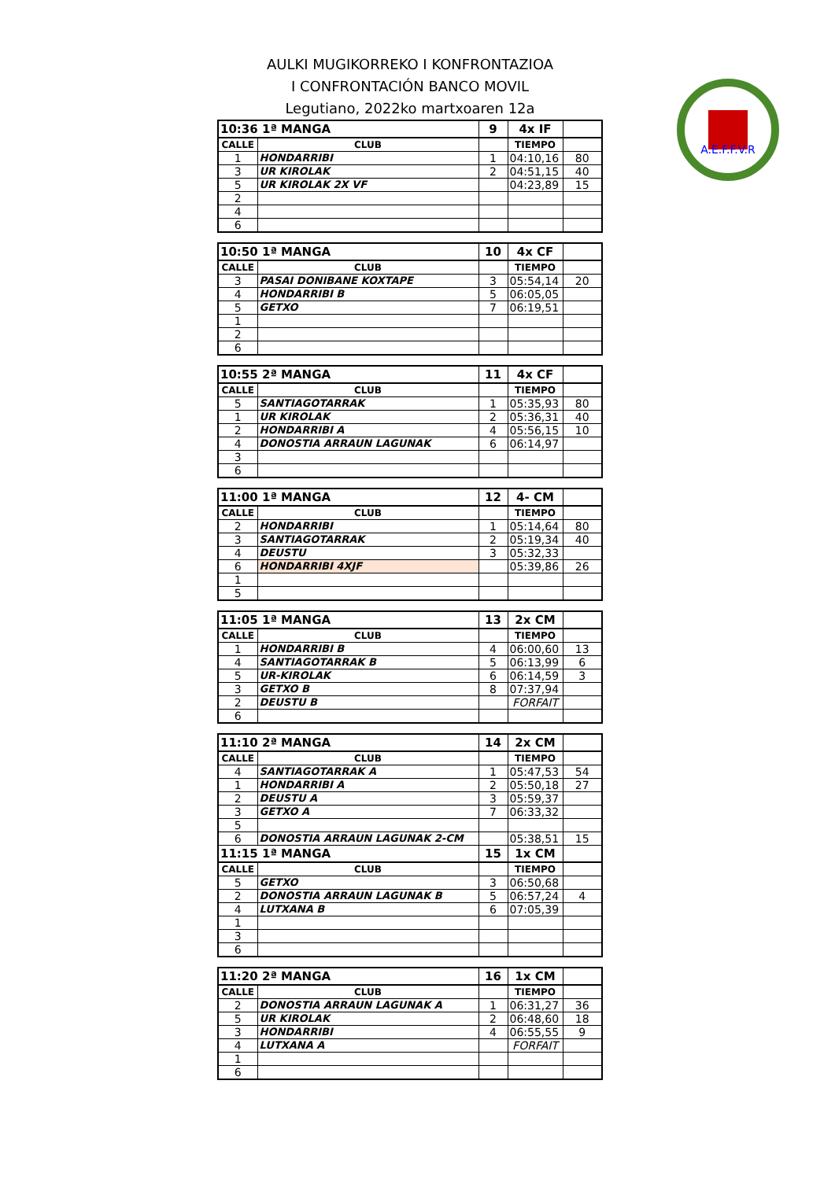AULKI MUGIKORREKO I KONFRONTAZIOA
I CONFRONTACIÓN BANCO MOVIL
Legutiano, 2022ko martxoaren 12a
A.E.F.F.V.R
| 10:36 1ª MANGA | | 9 | 4x IF | |
| CALLE | CLUB | | TIEMPO | |
| 1 | HONDARRIBI | 1 | 04:10,16 | 80 |
| 3 | UR KIROLAK | 2 | 04:51,15 | 40 |
| 5 | UR KIROLAK 2X VF | | 04:23,89 | 15 |
| 2 | | | | |
| 4 | | | | |
| 6 | | | | |
| 10:50 1ª MANGA | | 10 | 4x CF | |
| CALLE | CLUB | | TIEMPO | |
| 3 | PASAI DONIBANE KOXTAPE | 3 | 05:54,14 | 20 |
| 4 | HONDARRIBI B | 5 | 06:05,05 | |
| 5 | GETXO | 7 | 06:19,51 | |
| 1 | | | | |
| 2 | | | | |
| 6 | | | | |
| 10:55 2ª MANGA | | 11 | 4x CF | |
| CALLE | CLUB | | TIEMPO | |
| 5 | SANTIAGOTARRAK | 1 | 05:35,93 | 80 |
| 1 | UR KIROLAK | 2 | 05:36,31 | 40 |
| 2 | HONDARRIBI A | 4 | 05:56,15 | 10 |
| 4 | DONOSTIA ARRAUN LAGUNAK | 6 | 06:14,97 | |
| 3 | | | | |
| 6 | | | | |
| 11:00 1ª MANGA | | 12 | 4- CM | |
| CALLE | CLUB | | TIEMPO | |
| 2 | HONDARRIBI | 1 | 05:14,64 | 80 |
| 3 | SANTIAGOTARRAK | 2 | 05:19,34 | 40 |
| 4 | DEUSTU | 3 | 05:32,33 | |
| 6 | HONDARRIBI 4XJF | | 05:39,86 | 26 |
| 1 | | | | |
| 5 | | | | |
| 11:05 1ª MANGA | | 13 | 2x CM | |
| CALLE | CLUB | | TIEMPO | |
| 1 | HONDARRIBI B | 4 | 06:00,60 | 13 |
| 4 | SANTIAGOTARRAK B | 5 | 06:13,99 | 6 |
| 5 | UR-KIROLAK | 6 | 06:14,59 | 3 |
| 3 | GETXO B | 8 | 07:37,94 | |
| 2 | DEUSTU B | | FORFAIT | |
| 6 | | | | |
| 11:10 2ª MANGA | | 14 | 2x CM | |
| CALLE | CLUB | | TIEMPO | |
| 4 | SANTIAGOTARRAK A | 1 | 05:47,53 | 54 |
| 1 | HONDARRIBI A | 2 | 05:50,18 | 27 |
| 2 | DEUSTU A | 3 | 05:59,37 | |
| 3 | GETXO A | 7 | 06:33,32 | |
| 5 | | | | |
| 6 | DONOSTIA ARRAUN LAGUNAK 2-CM | | 05:38,51 | 15 |
| 11:15 1ª MANGA | | 15 | 1x CM | |
| CALLE | CLUB | | TIEMPO | |
| 5 | GETXO | 3 | 06:50,68 | |
| 2 | DONOSTIA ARRAUN LAGUNAK B | 5 | 06:57,24 | 4 |
| 4 | LUTXANA B | 6 | 07:05,39 | |
| 1 | | | | |
| 3 | | | | |
| 6 | | | | |
| 11:20 2ª MANGA | | 16 | 1x CM | |
| CALLE | CLUB | | TIEMPO | |
| 2 | DONOSTIA ARRAUN LAGUNAK A | 1 | 06:31,27 | 36 |
| 5 | UR KIROLAK | 2 | 06:48,60 | 18 |
| 3 | HONDARRIBI | 4 | 06:55,55 | 9 |
| 4 | LUTXANA A | | FORFAIT | |
| 1 | | | | |
| 6 | | | | |